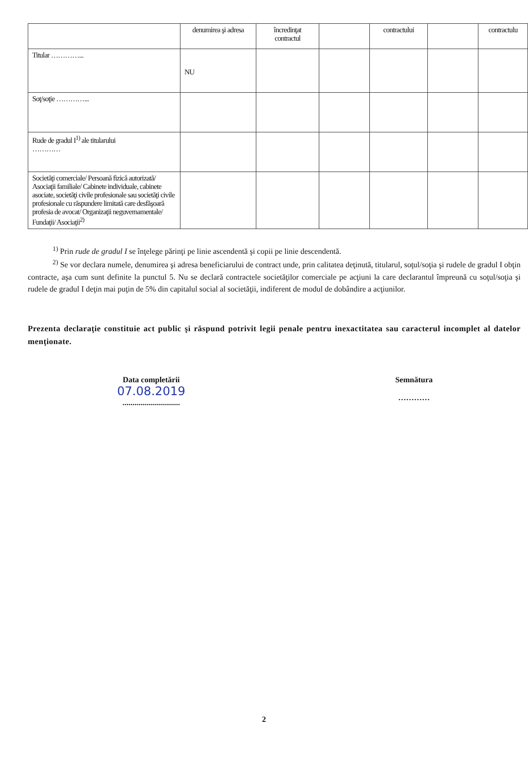| | denumirea şi adresa | încredinţat contractul | | contractului | | contractulu |
| Titular …………... | NU | | | | | |
| Soţ/soţie …………... | | | | | | |
| Rude de gradul I<sup>1)</sup> ale titularului ………… | | | | | | |
| Societăţi comerciale/ Persoană fizică autorizată/ Asociaţii familiale/ Cabinete individuale, cabinete asociate, societăţi civile profesionale sau societăţi civile profesionale cu răspundere limitată care desfăşoară profesia de avocat/ Organizaţii neguvernamentale/ Fundaţii/ Asociaţii<sup>2)</sup> | | | | | | |
<sup>1)</sup> Prin rude de gradul I se înţelege părinţi pe linie ascendentă şi copii pe linie descendentă.
<sup>2)</sup> Se vor declara numele, denumirea şi adresa beneficiarului de contract unde, prin calitatea deţinută, titularul, soţul/soţia şi rudele de gradul I obţin contracte, aşa cum sunt definite la punctul 5. Nu se declară contractele societăţilor comerciale pe acţiuni la care declarantul împreună cu soţul/soţia şi rudele de gradul I deţin mai puţin de 5% din capitalul social al societăţii, indiferent de modul de dobândire a acţiunilor.
Prezenta declaraţie constituie act public şi răspund potrivit legii penale pentru inexactitatea sau caracterul incomplet al datelor menţionate.
Data completării
07.08.2019
.............................
Semnătura
…………
2